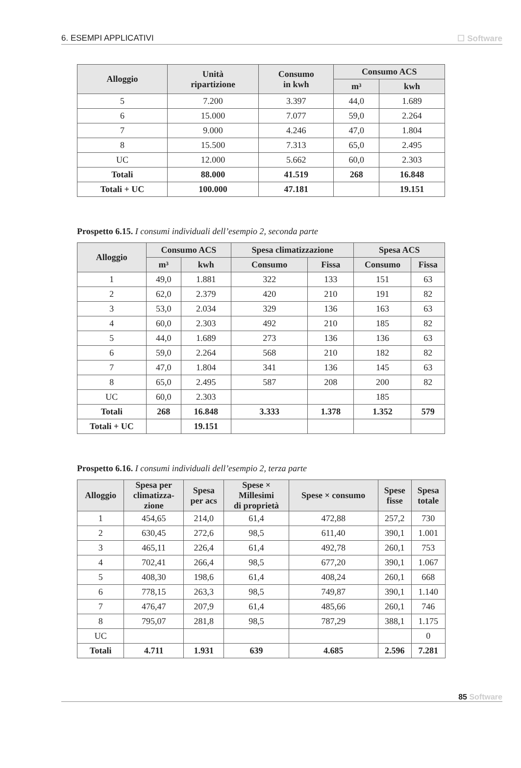6. ESEMPI APPLICATIVI ☐ Software
| Alloggio | Unità ripartizione | Consumo in kwh | Consumo ACS | |
| --- | --- | --- | --- | --- |
| | | | m³ | kwh |
| 5 | 7.200 | 3.397 | 44,0 | 1.689 |
| 6 | 15.000 | 7.077 | 59,0 | 2.264 |
| 7 | 9.000 | 4.246 | 47,0 | 1.804 |
| 8 | 15.500 | 7.313 | 65,0 | 2.495 |
| UC | 12.000 | 5.662 | 60,0 | 2.303 |
| Totali | 88.000 | 41.519 | 268 | 16.848 |
| Totali + UC | 100.000 | 47.181 | | 19.151 |
Prospetto 6.15. I consumi individuali dell’esempio 2, seconda parte
| Alloggio | Consumo ACS | | Spesa climatizzazione | | Spesa ACS | |
| --- | --- | --- | --- | --- | --- | --- |
| | m³ | kwh | Consumo | Fissa | Consumo | Fissa |
| 1 | 49,0 | 1.881 | 322 | 133 | 151 | 63 |
| 2 | 62,0 | 2.379 | 420 | 210 | 191 | 82 |
| 3 | 53,0 | 2.034 | 329 | 136 | 163 | 63 |
| 4 | 60,0 | 2.303 | 492 | 210 | 185 | 82 |
| 5 | 44,0 | 1.689 | 273 | 136 | 136 | 63 |
| 6 | 59,0 | 2.264 | 568 | 210 | 182 | 82 |
| 7 | 47,0 | 1.804 | 341 | 136 | 145 | 63 |
| 8 | 65,0 | 2.495 | 587 | 208 | 200 | 82 |
| UC | 60,0 | 2.303 | | | 185 | |
| Totali | 268 | 16.848 | 3.333 | 1.378 | 1.352 | 579 |
| Totali + UC | | 19.151 | | | | |
Prospetto 6.16. I consumi individuali dell’esempio 2, terza parte
| Alloggio | Spesa per climatizza- zione | Spesa per acs | Spese × Millesimi di proprietà | Spese × consumo | Spese fisse | Spesa totale |
| --- | --- | --- | --- | --- | --- | --- |
| 1 | 454,65 | 214,0 | 61,4 | 472,88 | 257,2 | 730 |
| 2 | 630,45 | 272,6 | 98,5 | 611,40 | 390,1 | 1.001 |
| 3 | 465,11 | 226,4 | 61,4 | 492,78 | 260,1 | 753 |
| 4 | 702,41 | 266,4 | 98,5 | 677,20 | 390,1 | 1.067 |
| 5 | 408,30 | 198,6 | 61,4 | 408,24 | 260,1 | 668 |
| 6 | 778,15 | 263,3 | 98,5 | 749,87 | 390,1 | 1.140 |
| 7 | 476,47 | 207,9 | 61,4 | 485,66 | 260,1 | 746 |
| 8 | 795,07 | 281,8 | 98,5 | 787,29 | 388,1 | 1.175 |
| UC | | | | | | 0 |
| Totali | 4.711 | 1.931 | 639 | 4.685 | 2.596 | 7.281 |
85 Software